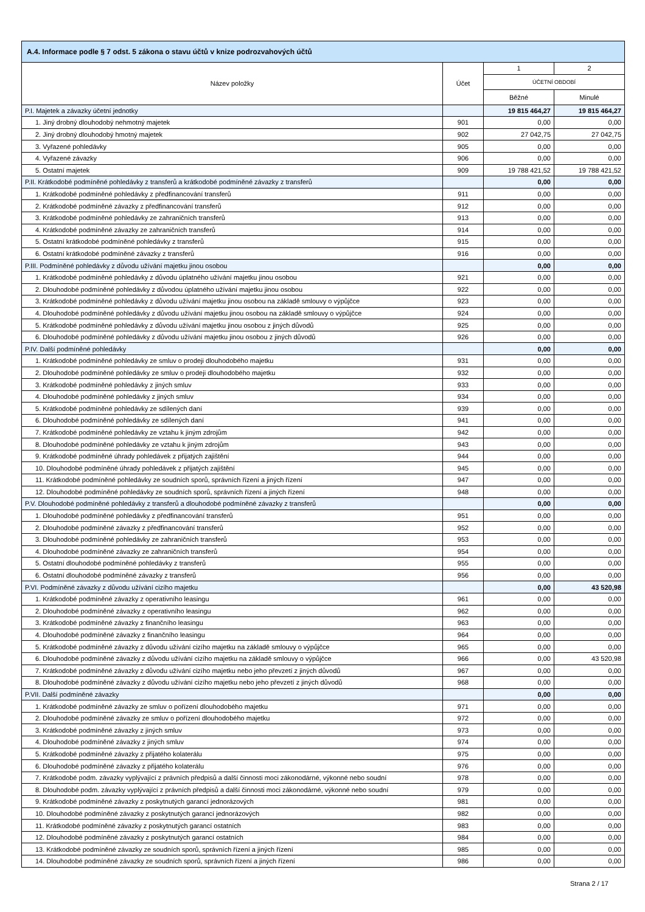| A.4. Informace podle § 7 odst. 5 zákona o stavu účtů v knize podrozvahových účtů | | | |
| --- | --- | --- | --- |
| Název položky | Účet | 1 | 2 |
| | | ÚČETNÍ OBDOBÍ | |
| | | Běžné | Minulé |
| P.I. Majetek a závazky účetní jednotky | | 19 815 464,27 | 19 815 464,27 |
| 1. Jiný drobný dlouhodobý nehmotný majetek | 901 | 0,00 | 0,00 |
| 2. Jiný drobný dlouhodobý hmotný majetek | 902 | 27 042,75 | 27 042,75 |
| 3. Vyřazené pohledávky | 905 | 0,00 | 0,00 |
| 4. Vyřazené závazky | 906 | 0,00 | 0,00 |
| 5. Ostatní majetek | 909 | 19 788 421,52 | 19 788 421,52 |
| P.II. Krátkodobé podmíněné pohledávky z transferů a krátkodobé podmíněné závazky z transferů | | 0,00 | 0,00 |
| 1. Krátkodobé podmíněné pohledávky z předfinancování transferů | 911 | 0,00 | 0,00 |
| 2. Krátkodobé podmíněné závazky z předfinancování transferů | 912 | 0,00 | 0,00 |
| 3. Krátkodobé podmíněné pohledávky ze zahraničních transferů | 913 | 0,00 | 0,00 |
| 4. Krátkodobé podmíněné závazky ze zahraničních transferů | 914 | 0,00 | 0,00 |
| 5. Ostatní krátkodobé podmíněné pohledávky z transferů | 915 | 0,00 | 0,00 |
| 6. Ostatní krátkodobé podmíněné závazky z transferů | 916 | 0,00 | 0,00 |
| P.III. Podmíněné pohledávky z důvodu užívání majetku jinou osobou | | 0,00 | 0,00 |
| 1. Krátkodobé podmíněné pohledávky z důvodu úplatného užívání majetku jinou osobou | 921 | 0,00 | 0,00 |
| 2. Dlouhodobé podmíněné pohledávky z důvodou úplatného užívání majetku jinou osobou | 922 | 0,00 | 0,00 |
| 3. Krátkodobé podmíněné pohledávky z důvodu užívání majetku jinou osobou na základě smlouvy o výpůjčce | 923 | 0,00 | 0,00 |
| 4. Dlouhodobé podmíněné pohledávky z důvodu užívání majetku jinou osobou na základě smlouvy o výpůjčce | 924 | 0,00 | 0,00 |
| 5. Krátkodobé podmíněné pohledávky z důvodu užívání majetku jinou osobou z jiných důvodů | 925 | 0,00 | 0,00 |
| 6. Dlouhodobé podmíněné pohledávky z důvodu užívání majetku jinou osobou z jiných důvodů | 926 | 0,00 | 0,00 |
| P.IV. Další podmíněné pohledávky | | 0,00 | 0,00 |
| 1. Krátkodobé podmíněné pohledávky ze smluv o prodeji dlouhodobého majetku | 931 | 0,00 | 0,00 |
| 2. Dlouhodobé podmíněné pohledávky ze smluv o prodeji dlouhodobého majetku | 932 | 0,00 | 0,00 |
| 3. Krátkodobé podmíněné pohledávky z jiných smluv | 933 | 0,00 | 0,00 |
| 4. Dlouhodobé podmíněné pohledávky z jiných smluv | 934 | 0,00 | 0,00 |
| 5. Krátkodobé podmíněné pohledávky ze sdílených daní | 939 | 0,00 | 0,00 |
| 6. Dlouhodobé podmíněné pohledávky ze sdílených daní | 941 | 0,00 | 0,00 |
| 7. Krátkodobé podmíněné pohledávky ze vztahu k jiným zdrojům | 942 | 0,00 | 0,00 |
| 8. Dlouhodobé podmíněné pohledávky ze vztahu k jiným zdrojům | 943 | 0,00 | 0,00 |
| 9. Krátkodobé podmíněné úhrady pohledávek z přijatých zajištění | 944 | 0,00 | 0,00 |
| 10. Dlouhodobé podmíněné úhrady pohledávek z přijatých zajištění | 945 | 0,00 | 0,00 |
| 11. Krátkodobé podmíněné pohledávky ze soudních sporů, správních řízení a jiných řízení | 947 | 0,00 | 0,00 |
| 12. Dlouhodobé podmíněné pohledávky ze soudních sporů, správních řízení a jiných řízení | 948 | 0,00 | 0,00 |
| P.V. Dlouhodobé podmíněné pohledávky z transferů a dlouhodobé podmíněné závazky z transferů | | 0,00 | 0,00 |
| 1. Dlouhodobé podmíněné pohledávky z předfinancování transferů | 951 | 0,00 | 0,00 |
| 2. Dlouhodobé podmíněné závazky z předfinancování transferů | 952 | 0,00 | 0,00 |
| 3. Dlouhodobé podmíněné pohledávky ze zahraničních transferů | 953 | 0,00 | 0,00 |
| 4. Dlouhodobé podmíněné závazky ze zahraničních transferů | 954 | 0,00 | 0,00 |
| 5. Ostatní dlouhodobé podmíněné pohledávky z transferů | 955 | 0,00 | 0,00 |
| 6. Ostatní dlouhodobé podmíněné závazky z transferů | 956 | 0,00 | 0,00 |
| P.VI. Podmíněné závazky z důvodu užívání cizího majetku | | 0,00 | 43 520,98 |
| 1. Krátkodobé podmíněné závazky z operativního leasingu | 961 | 0,00 | 0,00 |
| 2. Dlouhodobé podmíněné závazky z operativního leasingu | 962 | 0,00 | 0,00 |
| 3. Krátkodobé podmíněné závazky z finančního leasingu | 963 | 0,00 | 0,00 |
| 4. Dlouhodobé podmíněné závazky z finančního leasingu | 964 | 0,00 | 0,00 |
| 5. Krátkodobé podmíněné závazky z důvodu užívání cizího majetku na základě smlouvy o výpůjčce | 965 | 0,00 | 0,00 |
| 6. Dlouhodobé podmíněné závazky z důvodu užívání cizího majetku na základě smlouvy o výpůjčce | 966 | 0,00 | 43 520,98 |
| 7. Krátkodobé podmíněné závazky z důvodu užívání cizího majetku nebo jeho převzetí z jiných důvodů | 967 | 0,00 | 0,00 |
| 8. Dlouhodobé podmíněné závazky z důvodu užívání cizího majetku nebo jeho převzetí z jiných důvodů | 968 | 0,00 | 0,00 |
| P.VII. Další podmíněné závazky | | 0,00 | 0,00 |
| 1. Krátkodobé podmíněné závazky ze smluv o pořízení dlouhodobého majetku | 971 | 0,00 | 0,00 |
| 2. Dlouhodobé podmíněné závazky ze smluv o pořízení dlouhodobého majetku | 972 | 0,00 | 0,00 |
| 3. Krátkodobé podmíněné závazky z jiných smluv | 973 | 0,00 | 0,00 |
| 4. Dlouhodobé podmíněné závazky z jiných smluv | 974 | 0,00 | 0,00 |
| 5. Krátkodobé podmíněné závazky z přijatého kolaterálu | 975 | 0,00 | 0,00 |
| 6. Dlouhodobé podmíněné závazky z přijatého kolaterálu | 976 | 0,00 | 0,00 |
| 7. Krátkodobé podm. závazky vyplývající z právních předpisů a další činnosti moci zákonodárné, výkonné nebo soudní | 978 | 0,00 | 0,00 |
| 8. Dlouhodobé podm. závazky vyplývající z právních předpisů a další činnosti moci zákonodárné, výkonné nebo soudní | 979 | 0,00 | 0,00 |
| 9. Krátkodobé podmíněné závazky z poskytnutých garancí jednorázových | 981 | 0,00 | 0,00 |
| 10. Dlouhodobé podmíněné závazky z poskytnutých garancí jednorázových | 982 | 0,00 | 0,00 |
| 11. Krátkodobé podmíněné závazky z poskytnutých garancí ostatních | 983 | 0,00 | 0,00 |
| 12. Dlouhodobé podmíněné závazky z poskytnutých garancí ostatních | 984 | 0,00 | 0,00 |
| 13. Krátkodobé podmíněné závazky ze soudních sporů, správních řízení a jiných řízení | 985 | 0,00 | 0,00 |
| 14. Dlouhodobé podmíněné závazky ze soudních sporů, správních řízení a jiných řízení | 986 | 0,00 | 0,00 |
Strana 2 / 17